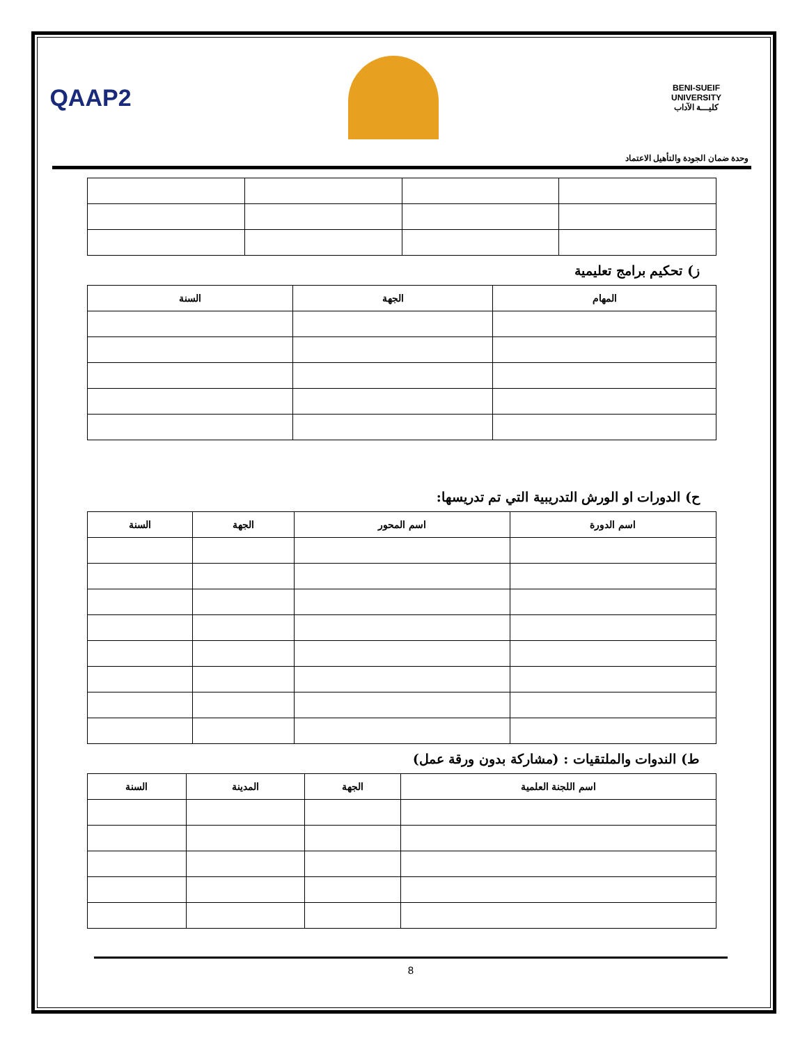QAAP2
BENI-SUEIF UNIVERSITY
كليـــة الآداب
وحدة ضمان الجودة والتأهيل الاعتماد
ز) تحكيم برامج تعليمية
| المهام | الجهة | السنة |
| --- | --- | --- |
ح) الدورات او الورش التدريبية التي تم تدريسها:
| اسم الدورة | اسم المحور | الجهة | السنة |
| --- | --- | --- | --- |
ط) الندوات والملتقيات : (مشاركة بدون ورقة عمل)
| اسم اللجنة العلمية | الجهة | المدينة | السنة |
| --- | --- | --- | --- |
8